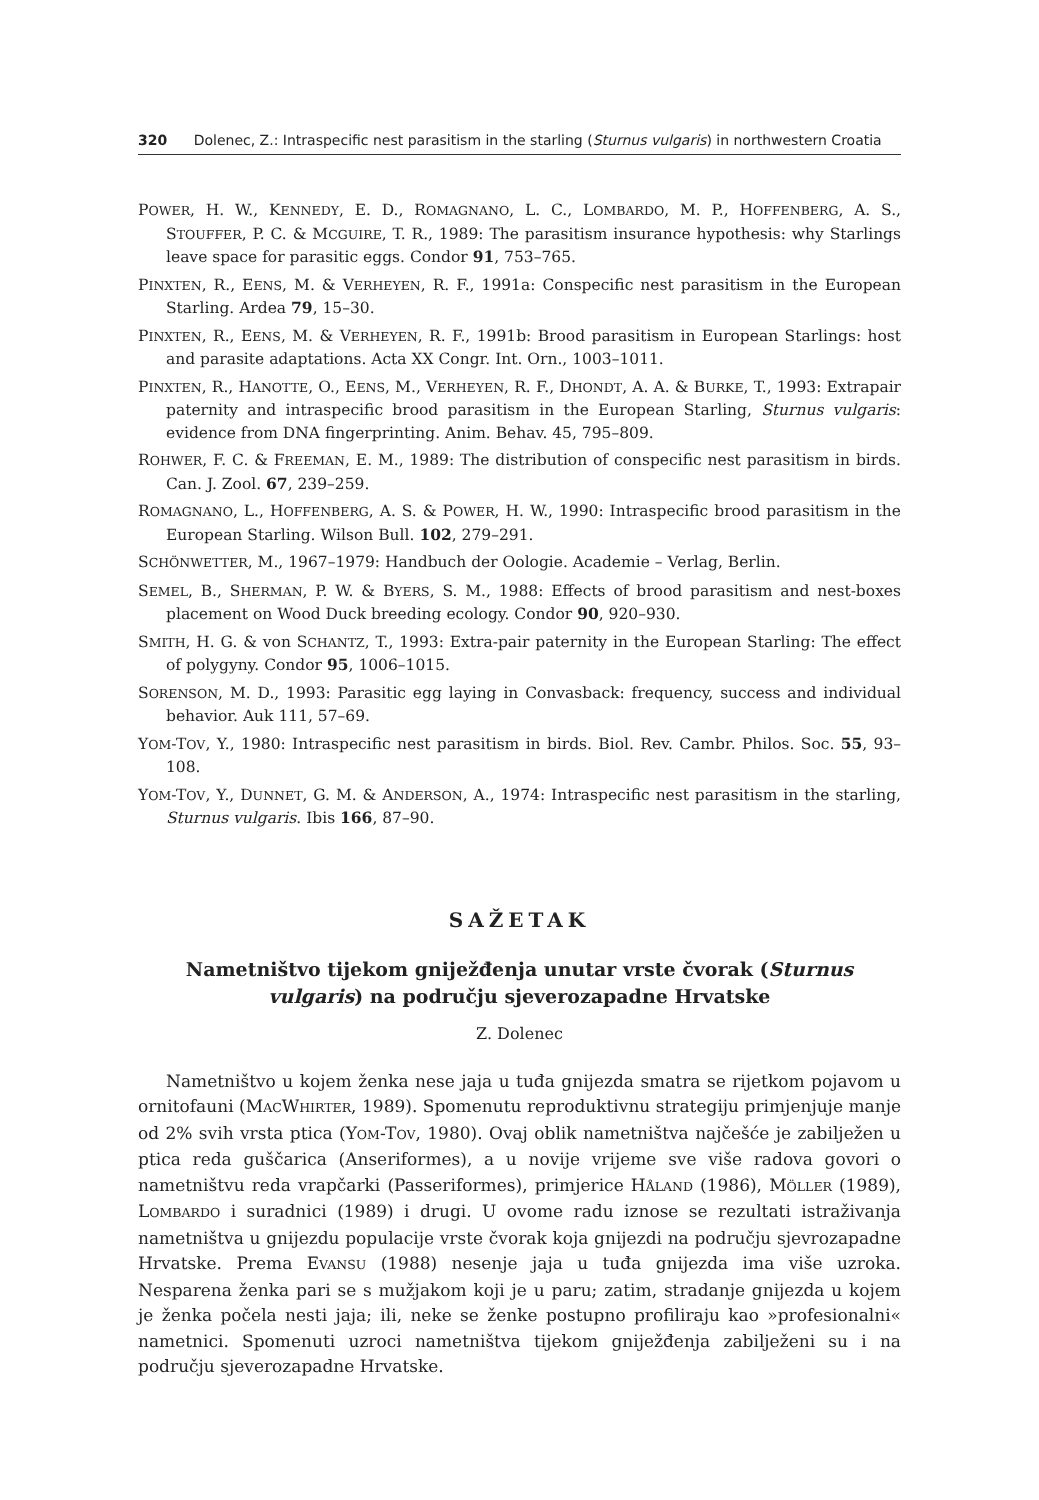320 Dolenec, Z.: Intraspecific nest parasitism in the starling (Sturnus vulgaris) in northwestern Croatia
POWER, H. W., KENNEDY, E. D., ROMAGNANO, L. C., LOMBARDO, M. P., HOFFENBERG, A. S., STOUFFER, P. C. & MCGUIRE, T. R., 1989: The parasitism insurance hypothesis: why Starlings leave space for parasitic eggs. Condor 91, 753–765.
PINXTEN, R., EENS, M. & VERHEYEN, R. F., 1991a: Conspecific nest parasitism in the European Starling. Ardea 79, 15–30.
PINXTEN, R., EENS, M. & VERHEYEN, R. F., 1991b: Brood parasitism in European Starlings: host and parasite adaptations. Acta XX Congr. Int. Orn., 1003–1011.
PINXTEN, R., HANOTTE, O., EENS, M., VERHEYEN, R. F., DHONDT, A. A. & BURKE, T., 1993: Extrapair paternity and intraspecific brood parasitism in the European Starling, Sturnus vulgaris: evidence from DNA fingerprinting. Anim. Behav. 45, 795–809.
ROHWER, F. C. & FREEMAN, E. M., 1989: The distribution of conspecific nest parasitism in birds. Can. J. Zool. 67, 239–259.
ROMAGNANO, L., HOFFENBERG, A. S. & POWER, H. W., 1990: Intraspecific brood parasitism in the European Starling. Wilson Bull. 102, 279–291.
SCHÖNWETTER, M., 1967–1979: Handbuch der Oologie. Academie – Verlag, Berlin.
SEMEL, B., SHERMAN, P. W. & BYERS, S. M., 1988: Effects of brood parasitism and nest-boxes placement on Wood Duck breeding ecology. Condor 90, 920–930.
SMITH, H. G. & von SCHANTZ, T., 1993: Extra-pair paternity in the European Starling: The effect of polygyny. Condor 95, 1006–1015.
SORENSON, M. D., 1993: Parasitic egg laying in Convasback: frequency, success and individual behavior. Auk 111, 57–69.
YOM-TOV, Y., 1980: Intraspecific nest parasitism in birds. Biol. Rev. Cambr. Philos. Soc. 55, 93–108.
YOM-TOV, Y., DUNNET, G. M. & ANDERSON, A., 1974: Intraspecific nest parasitism in the starling, Sturnus vulgaris. Ibis 166, 87–90.
SAŽETAK
Nametništvo tijekom gniježđenja unutar vrste čvorak (Sturnus vulgaris) na području sjeverozapadne Hrvatske
Z. Dolenec
Nametništvo u kojem ženka nese jaja u tuđa gnijezda smatra se rijetkom pojavom u ornitofauni (MACWHIRTER, 1989). Spomenutu reproduktivnu strategiju primjenjuje manje od 2% svih vrsta ptica (YOM-TOV, 1980). Ovaj oblik nametništva najčešće je zabilježen u ptica reda guščarica (Anseriformes), a u novije vrijeme sve više radova govori o nametništvu reda vrapčarki (Passeriformes), primjerice HÅLAND (1986), MÖLLER (1989), LOMBARDO i suradnici (1989) i drugi. U ovome radu iznose se rezultati istraživanja nametništva u gnijezdu populacije vrste čvorak koja gnijezdi na području sjevrozapadne Hrvatske. Prema EVANSU (1988) nesenje jaja u tuđa gnijezda ima više uzroka. Nesparena ženka pari se s mužjakom koji je u paru; zatim, stradanje gnijezda u kojem je ženka počela nesti jaja; ili, neke se ženke postupno profiliraju kao »profesionalni« nametnici. Spomenuti uzroci nametništva tijekom gniježđenja zabilježeni su i na području sjeverozapadne Hrvatske.